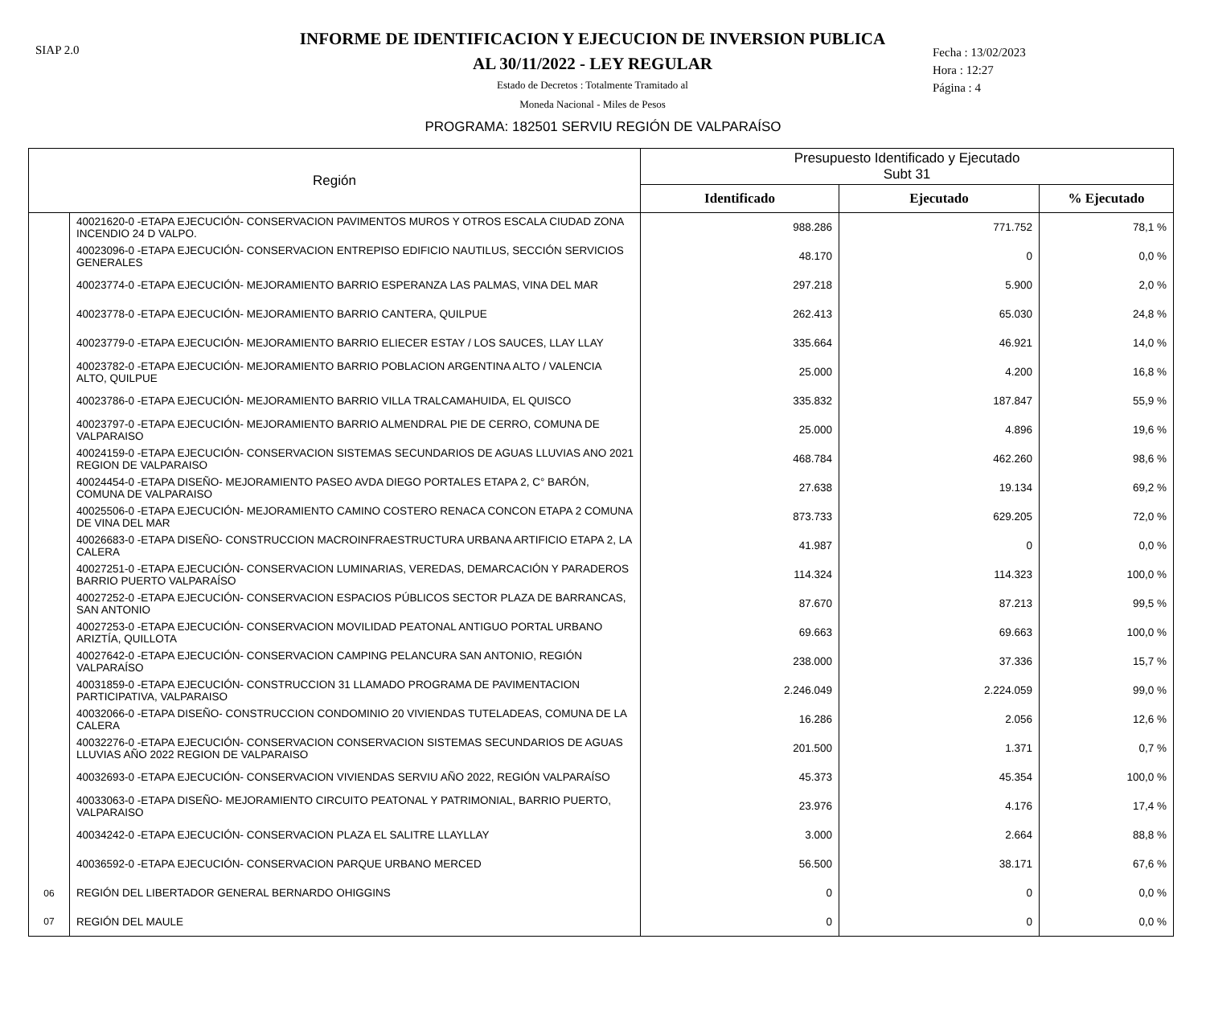SIAP 2.0
INFORME DE IDENTIFICACION Y EJECUCION DE INVERSION PUBLICA
AL 30/11/2022 - LEY REGULAR
Estado de Decretos : Totalmente Tramitado al
Moneda Nacional - Miles de Pesos
Fecha : 13/02/2023
Hora : 12:27
Página : 4
PROGRAMA: 182501 SERVIU REGIÓN DE VALPARAÍSO
| Región | | Presupuesto Identificado y Ejecutado Subt 31 | | |
| --- | --- | --- | --- | --- |
| | | Identificado | Ejecutado | % Ejecutado |
| | 40021620-0 -ETAPA EJECUCIÓN- CONSERVACION PAVIMENTOS MUROS Y OTROS ESCALA CIUDAD ZONA INCENDIO 24 D VALPO. | 988.286 | 771.752 | 78,1 % |
| | 40023096-0 -ETAPA EJECUCIÓN- CONSERVACION ENTREPISO EDIFICIO NAUTILUS, SECCIÓN SERVICIOS GENERALES | 48.170 | 0 | 0,0 % |
| | 40023774-0 -ETAPA EJECUCIÓN- MEJORAMIENTO BARRIO ESPERANZA LAS PALMAS, VINA DEL MAR | 297.218 | 5.900 | 2,0 % |
| | 40023778-0 -ETAPA EJECUCIÓN- MEJORAMIENTO BARRIO CANTERA, QUILPUE | 262.413 | 65.030 | 24,8 % |
| | 40023779-0 -ETAPA EJECUCIÓN- MEJORAMIENTO BARRIO ELIECER ESTAY / LOS SAUCES, LLAY LLAY | 335.664 | 46.921 | 14,0 % |
| | 40023782-0 -ETAPA EJECUCIÓN- MEJORAMIENTO BARRIO POBLACION ARGENTINA ALTO / VALENCIA ALTO, QUILPUE | 25.000 | 4.200 | 16,8 % |
| | 40023786-0 -ETAPA EJECUCIÓN- MEJORAMIENTO BARRIO VILLA TRALCAMAHUIDA, EL QUISCO | 335.832 | 187.847 | 55,9 % |
| | 40023797-0 -ETAPA EJECUCIÓN- MEJORAMIENTO BARRIO ALMENDRAL PIE DE CERRO, COMUNA DE VALPARAISO | 25.000 | 4.896 | 19,6 % |
| | 40024159-0 -ETAPA EJECUCIÓN- CONSERVACION SISTEMAS SECUNDARIOS DE AGUAS LLUVIAS ANO 2021 REGION DE VALPARAISO | 468.784 | 462.260 | 98,6 % |
| | 40024454-0 -ETAPA DISEÑO- MEJORAMIENTO PASEO AVDA DIEGO PORTALES ETAPA 2, C° BARÓN, COMUNA DE VALPARAISO | 27.638 | 19.134 | 69,2 % |
| | 40025506-0 -ETAPA EJECUCIÓN- MEJORAMIENTO CAMINO COSTERO RENACA CONCON ETAPA 2 COMUNA DE VINA DEL MAR | 873.733 | 629.205 | 72,0 % |
| | 40026683-0 -ETAPA DISEÑO- CONSTRUCCION MACROINFRAESTRUCTURA URBANA ARTIFICIO ETAPA 2, LA CALERA | 41.987 | 0 | 0,0 % |
| | 40027251-0 -ETAPA EJECUCIÓN- CONSERVACION LUMINARIAS, VEREDAS, DEMARCACIÓN Y PARADEROS BARRIO PUERTO VALPARAÍSO | 114.324 | 114.323 | 100,0 % |
| | 40027252-0 -ETAPA EJECUCIÓN- CONSERVACION ESPACIOS PÚBLICOS SECTOR PLAZA DE BARRANCAS, SAN ANTONIO | 87.670 | 87.213 | 99,5 % |
| | 40027253-0 -ETAPA EJECUCIÓN- CONSERVACION MOVILIDAD PEATONAL ANTIGUO PORTAL URBANO ARIZTÍA, QUILLOTA | 69.663 | 69.663 | 100,0 % |
| | 40027642-0 -ETAPA EJECUCIÓN- CONSERVACION CAMPING PELANCURA SAN ANTONIO, REGIÓN VALPARAÍSO | 238.000 | 37.336 | 15,7 % |
| | 40031859-0 -ETAPA EJECUCIÓN- CONSTRUCCION 31 LLAMADO PROGRAMA DE PAVIMENTACION PARTICIPATIVA, VALPARAISO | 2.246.049 | 2.224.059 | 99,0 % |
| | 40032066-0 -ETAPA DISEÑO- CONSTRUCCION CONDOMINIO 20 VIVIENDAS TUTELADEAS, COMUNA DE LA CALERA | 16.286 | 2.056 | 12,6 % |
| | 40032276-0 -ETAPA EJECUCIÓN- CONSERVACION CONSERVACION SISTEMAS SECUNDARIOS DE AGUAS LLUVIAS AÑO 2022 REGION DE VALPARAISO | 201.500 | 1.371 | 0,7 % |
| | 40032693-0 -ETAPA EJECUCIÓN- CONSERVACION VIVIENDAS SERVIU AÑO 2022, REGIÓN VALPARAÍSO | 45.373 | 45.354 | 100,0 % |
| | 40033063-0 -ETAPA DISEÑO- MEJORAMIENTO CIRCUITO PEATONAL Y PATRIMONIAL, BARRIO PUERTO, VALPARAISO | 23.976 | 4.176 | 17,4 % |
| | 40034242-0 -ETAPA EJECUCIÓN- CONSERVACION PLAZA EL SALITRE LLAYLLAY | 3.000 | 2.664 | 88,8 % |
| | 40036592-0 -ETAPA EJECUCIÓN- CONSERVACION PARQUE URBANO MERCED | 56.500 | 38.171 | 67,6 % |
| 06 | REGIÓN DEL LIBERTADOR GENERAL BERNARDO OHIGGINS | 0 | 0 | 0,0 % |
| 07 | REGIÓN DEL MAULE | 0 | 0 | 0,0 % |